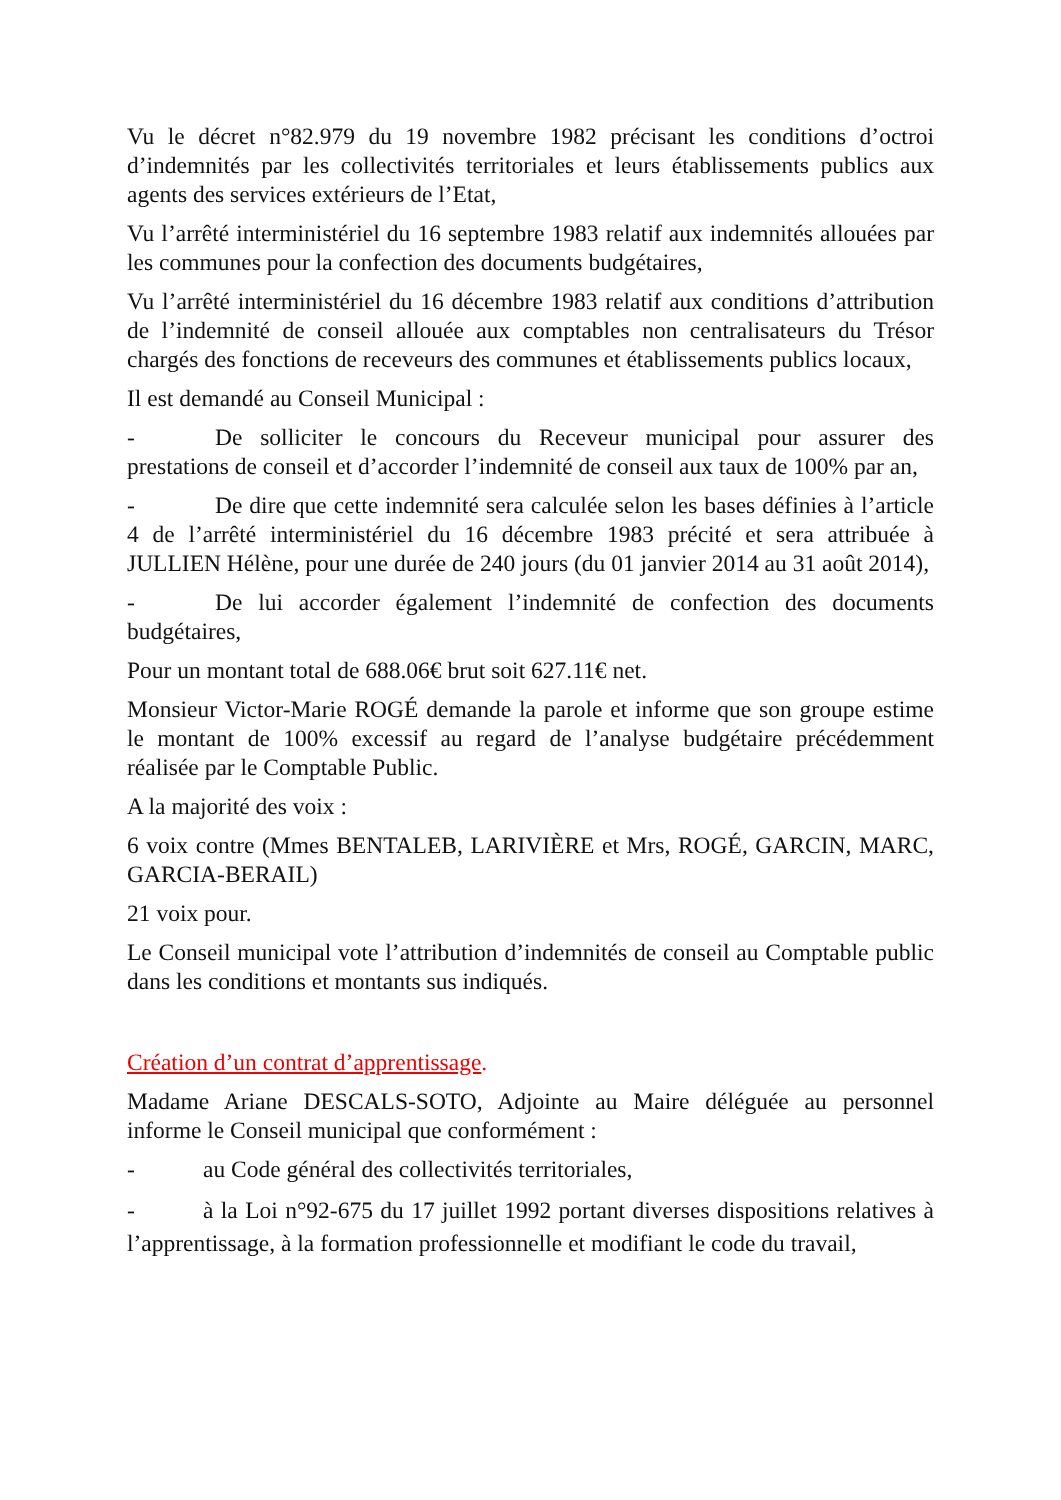Vu le décret n°82.979 du 19 novembre 1982 précisant les conditions d’octroi d’indemnités par les collectivités territoriales et leurs établissements publics aux agents des services extérieurs de l’Etat,
Vu l’arrêté interministériel du 16 septembre 1983 relatif aux indemnités allouées par les communes pour la confection des documents budgétaires,
Vu l’arrêté interministériel du 16 décembre 1983 relatif aux conditions d’attribution de l’indemnité de conseil allouée aux comptables non centralisateurs du Trésor chargés des fonctions de receveurs des communes et établissements publics locaux,
Il est demandé au Conseil Municipal :
- De solliciter le concours du Receveur municipal pour assurer des prestations de conseil et d’accorder l’indemnité de conseil aux taux de 100% par an,
- De dire que cette indemnité sera calculée selon les bases définies à l’article 4 de l’arrêté interministériel du 16 décembre 1983 précité et sera attribuée à JULLIEN Hélène, pour une durée de 240 jours (du 01 janvier 2014 au 31 août 2014),
- De lui accorder également l’indemnité de confection des documents budgétaires,
Pour un montant total de 688.06€ brut soit 627.11€ net.
Monsieur Victor-Marie ROGÉ demande la parole et informe que son groupe estime le montant de 100% excessif au regard de l’analyse budgétaire précédemment réalisée par le Comptable Public.
A la majorité des voix :
6 voix contre (Mmes BENTALEB, LARIVIÈRE et Mrs, ROGÉ, GARCIN, MARC, GARCIA-BERAIL)
21 voix pour.
Le Conseil municipal vote l’attribution d’indemnités de conseil au Comptable public dans les conditions et montants sus indiqués.
Création d’un contrat d’apprentissage.
Madame Ariane DESCALS-SOTO, Adjointe au Maire déléguée au personnel informe le Conseil municipal que conformément :
- au Code général des collectivités territoriales,
- à la Loi n°92-675 du 17 juillet 1992 portant diverses dispositions relatives à l’apprentissage, à la formation professionnelle et modifiant le code du travail,